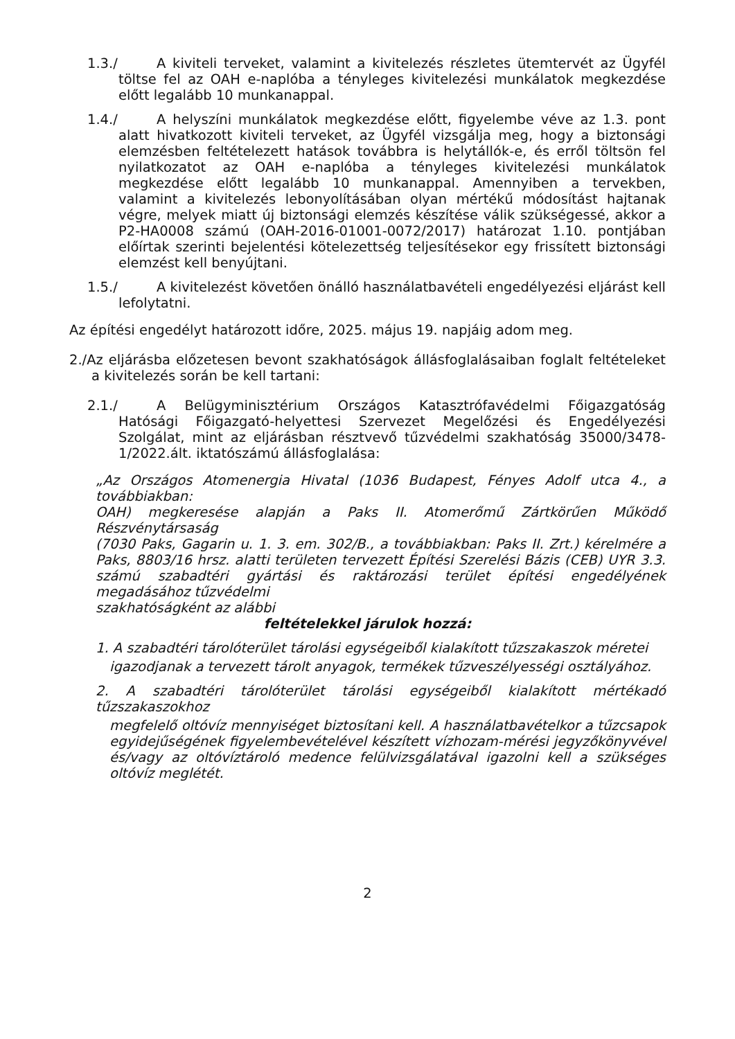1.3./ A kiviteli terveket, valamint a kivitelezés részletes ütemtervét az Ügyfél töltse fel az OAH e-naplóba a tényleges kivitelezési munkálatok megkezdése előtt legalább 10 munkanappal.
1.4./ A helyszíni munkálatok megkezdése előtt, figyelembe véve az 1.3. pont alatt hivatkozott kiviteli terveket, az Ügyfél vizsgálja meg, hogy a biztonsági elemzésben feltételezett hatások továbbra is helytállók-e, és erről töltsön fel nyilatkozatot az OAH e-naplóba a tényleges kivitelezési munkálatok megkezdése előtt legalább 10 munkanappal. Amennyiben a tervekben, valamint a kivitelezés lebonyolításában olyan mértékű módosítást hajtanak végre, melyek miatt új biztonsági elemzés készítése válik szükségessé, akkor a P2-HA0008 számú (OAH-2016-01001-0072/2017) határozat 1.10. pontjában előírtak szerinti bejelentési kötelezettség teljesítésekor egy frissített biztonsági elemzést kell benyújtani.
1.5./ A kivitelezést követően önálló használatbavételi engedélyezési eljárást kell lefolytatni.
Az építési engedélyt határozott időre, 2025. május 19. napjáig adom meg.
2./Az eljárásba előzetesen bevont szakhatóságok állásfoglalásaiban foglalt feltételeket a kivitelezés során be kell tartani:
2.1./ A Belügyminisztérium Országos Katasztrófavédelmi Főigazgatóság Hatósági Főigazgató-helyettesi Szervezet Megelőzési és Engedélyezési Szolgálat, mint az eljárásban résztvevő tűzvédelmi szakhatóság 35000/3478-1/2022.ált. iktatószámú állásfoglalása:
„Az Országos Atomenergia Hivatal (1036 Budapest, Fényes Adolf utca 4., a továbbiakban:
OAH) megkeresése alapján a Paks II. Atomerőmű Zártkörűen Működő Részvénytársaság
(7030 Paks, Gagarin u. 1. 3. em. 302/B., a továbbiakban: Paks II. Zrt.) kérelmére a Paks, 8803/16 hrsz. alatti területen tervezett Építési Szerelési Bázis (CEB) UYR 3.3. számú szabadtéri gyártási és raktározási terület építési engedélyének megadásához tűzvédelmi
szakhatóságként az alábbi
feltételekkel járulok hozzá:
1. A szabadtéri tárolóterület tárolási egységeiből kialakított tűzszakaszok méretei
igazodjanak a tervezett tárolt anyagok, termékek tűzveszélyességi osztályához.
2. A szabadtéri tárolóterület tárolási egységeiből kialakított mértékadó tűzszakaszokhoz
megfelelő oltóvíz mennyiséget biztosítani kell. A használatbavételkor a tűzcsapok egyidejűségének figyelembevételével készített vízhozam-mérési jegyzőkönyvével és/vagy az oltóvíztároló medence felülvizsgálatával igazolni kell a szükséges oltóvíz meglétét.
2